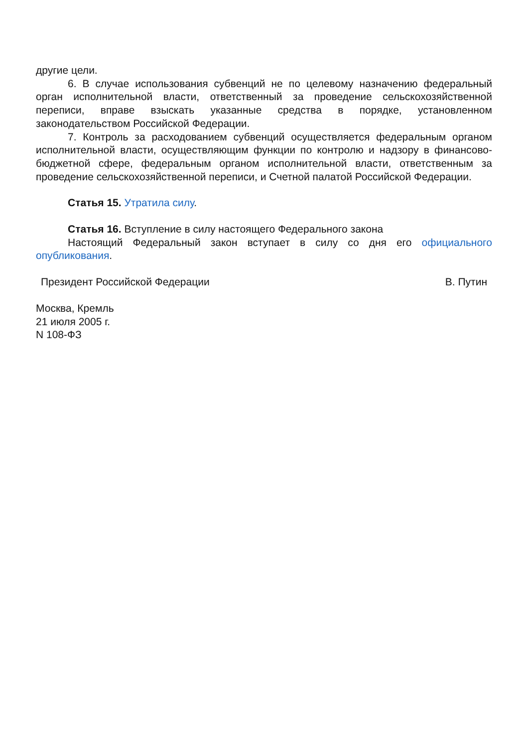другие цели.
6. В случае использования субвенций не по целевому назначению федеральный орган исполнительной власти, ответственный за проведение сельскохозяйственной переписи, вправе взыскать указанные средства в порядке, установленном законодательством Российской Федерации.
7. Контроль за расходованием субвенций осуществляется федеральным органом исполнительной власти, осуществляющим функции по контролю и надзору в финансово-бюджетной сфере, федеральным органом исполнительной власти, ответственным за проведение сельскохозяйственной переписи, и Счетной палатой Российской Федерации.
Статья 15. Утратила силу.
Статья 16. Вступление в силу настоящего Федерального закона
Настоящий Федеральный закон вступает в силу со дня его официального опубликования.
Президент Российской Федерации В. Путин
Москва, Кремль
21 июля 2005 г.
N 108-ФЗ